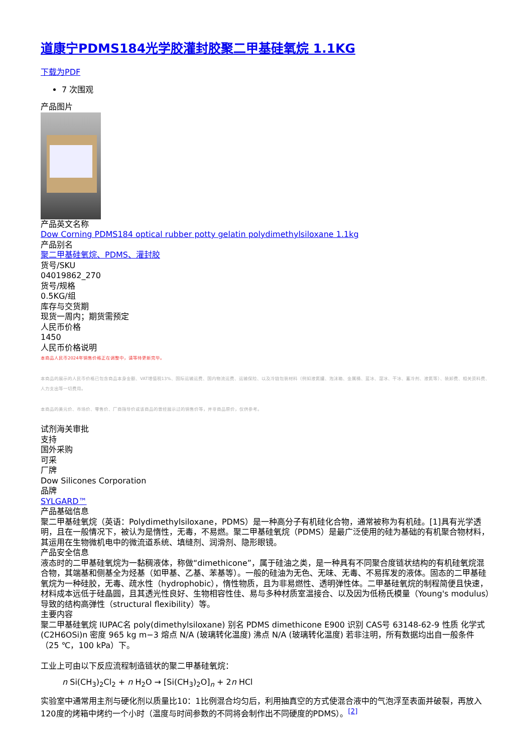道康宁PDMS184光学胶灌封胶聚二甲基硅氧烷 1.1KG
下载为PDF
7 次围观
产品图片
产品英文名称
Dow Corning PDMS184 optical rubber potty gelatin polydimethylsiloxane 1.1kg
产品别名
聚二甲基硅氧烷、PDMS、灌封胶
货号/SKU
04019862_270
货号/规格
0.5KG/组
库存与交货期
现货一周内；期货需预定
人民币价格
1450
人民币价格说明
本商品人民币2024年销售价格正在调整中，请等待更新完毕。
本商品的展示的人民币价格已包含商品本身金额、VAT增值税13%、国际运输运费、国内物流运费、运输保险、以及冷链包装材料（例如液氮罐、泡沫箱、金属桶、蓝冰、湿冰、干冰、蓄冷剂、液氮等）、装卸费、相关资料费、人力支出等一切费用。
本商品的美元价、市场价、零售价、厂商指导价或该商品的曾经展示过的销售价等，并非商品原价，仅供参考。
试剂海关审批
支持
国外采购
可采
厂牌
Dow Silicones Corporation
品牌
SYLGARD™
产品基础信息
聚二甲基硅氧烷（英语：Polydimethylsiloxane，PDMS）是一种高分子有机硅化合物，通常被称为有机硅。[1]具有光学透明，且在一般情况下，被认为是惰性，无毒，不易燃。聚二甲基硅氧烷（PDMS）是最广泛使用的硅为基础的有机聚合物材料，其运用在生物微机电中的微流道系统、填缝剂、润滑剂、隐形眼镜。
产品安全信息
液态时的二甲基硅氧烷为一黏稠液体，称做“dimethicone”，属于硅油之类，是一种具有不同聚合度链状结构的有机硅氧烷混合物，其端基和侧基全为烃基（如甲基、乙基、苯基等）。一般的硅油为无色、无味、无毒、不易挥发的液体。固态的二甲基硅氧烷为一种硅胶，无毒、疏水性（hydrophobic），惰性物质，且为非易燃性、透明弹性体。二甲基硅氧烷的制程简便且快速，材料成本远低于硅晶圆，且其透光性良好、生物相容性佳、易与多种材质室温接合、以及因为低杨氏模量（Young's modulus）导致的结构高弹性（structural flexibility）等。
主要内容
聚二甲基硅氧烷 IUPAC名 poly(dimethylsiloxane) 别名 PDMS dimethicone E900 识别 CAS号 63148-62-9 性质 化学式 (C2H6OSi)n 密度 965 kg m−3 熔点 N/A (玻璃转化温度) 沸点 N/A (玻璃转化温度) 若非注明，所有数据均出自一般条件（25 ℃，100 kPa）下。
工业上可由以下反应流程制造链状的聚二甲基硅氧烷：
n Si(CH<sub>3</sub>)<sub>2</sub>Cl<sub>2</sub> + n H<sub>2</sub>O → [Si(CH<sub>3</sub>)<sub>2</sub>O]<sub>n</sub> + 2n HCl
实验室中通常用主剂与硬化剂以质量比10：1比例混合均匀后，利用抽真空的方式使混合液中的气泡浮至表面并破裂，再放入120度的烤箱中烤约一个小时（温度与时间参数的不同将会制作出不同硬度的PDMS）。<sup>[2]</sup>